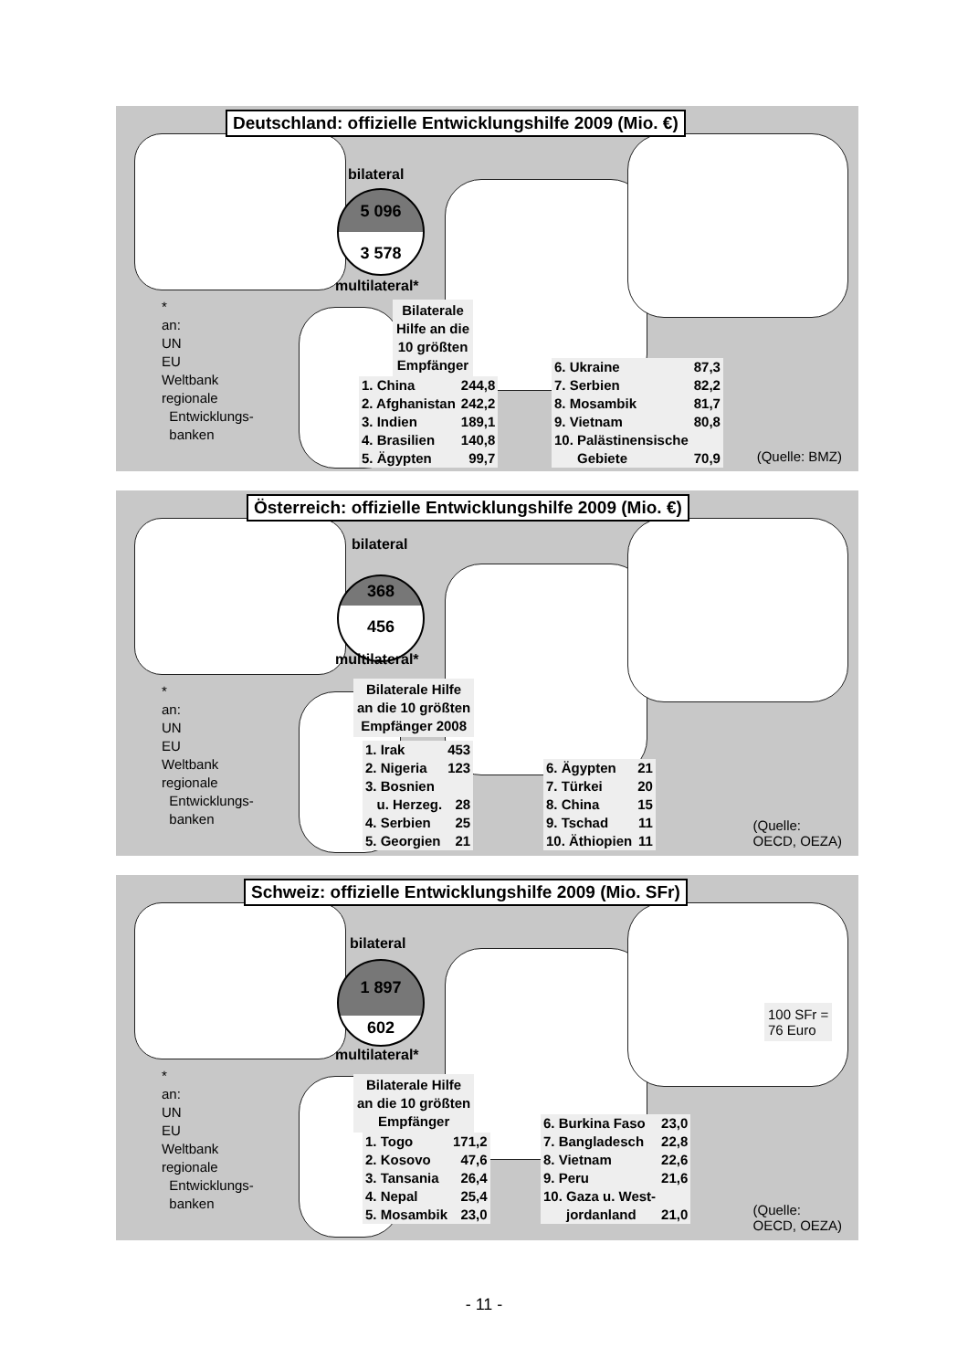Deutschland: offizielle Entwicklungshilfe 2009 (Mio. €)
bilateral
5 096
3 578
multilateral*
*
an:
UN
EU
Weltbank
regionale
Entwicklungs-
banken
Bilaterale
Hilfe an die
10 größten
Empfänger
| 1. China | 244,8 |
| 2. Afghanistan | 242,2 |
| 3. Indien | 189,1 |
| 4. Brasilien | 140,8 |
| 5. Ägypten | 99,7 |
| 6. Ukraine | 87,3 |
| 7. Serbien | 82,2 |
| 8. Mosambik | 81,7 |
| 9. Vietnam | 80,8 |
| 10. Palästinensische | |
| Gebiete | 70,9 |
(Quelle: BMZ)
Österreich: offizielle Entwicklungshilfe 2009 (Mio. €)
bilateral
368
456
multilateral*
*
an:
UN
EU
Weltbank
regionale
Entwicklungs-
banken
Bilaterale Hilfe
an die 10 größten
Empfänger 2008
| 1. Irak | 453 |
| 2. Nigeria | 123 |
| 3. Bosnien | |
| u. Herzeg. | 28 |
| 4. Serbien | 25 |
| 5. Georgien | 21 |
| 6. Ägypten | 21 |
| 7. Türkei | 20 |
| 8. China | 15 |
| 9. Tschad | 11 |
| 10. Äthiopien | 11 |
(Quelle:
OECD, OEZA)
Schweiz: offizielle Entwicklungshilfe 2009 (Mio. SFr)
bilateral
1 897
602
multilateral*
100 SFr =
76 Euro
*
an:
UN
EU
Weltbank
regionale
Entwicklungs-
banken
Bilaterale Hilfe
an die 10 größten
Empfänger
| 1. Togo | 171,2 |
| 2. Kosovo | 47,6 |
| 3. Tansania | 26,4 |
| 4. Nepal | 25,4 |
| 5. Mosambik | 23,0 |
| 6. Burkina Faso | 23,0 |
| 7. Bangladesch | 22,8 |
| 8. Vietnam | 22,6 |
| 9. Peru | 21,6 |
| 10. Gaza u. West- | |
| jordanland | 21,0 |
(Quelle:
OECD, OEZA)
- 11 -